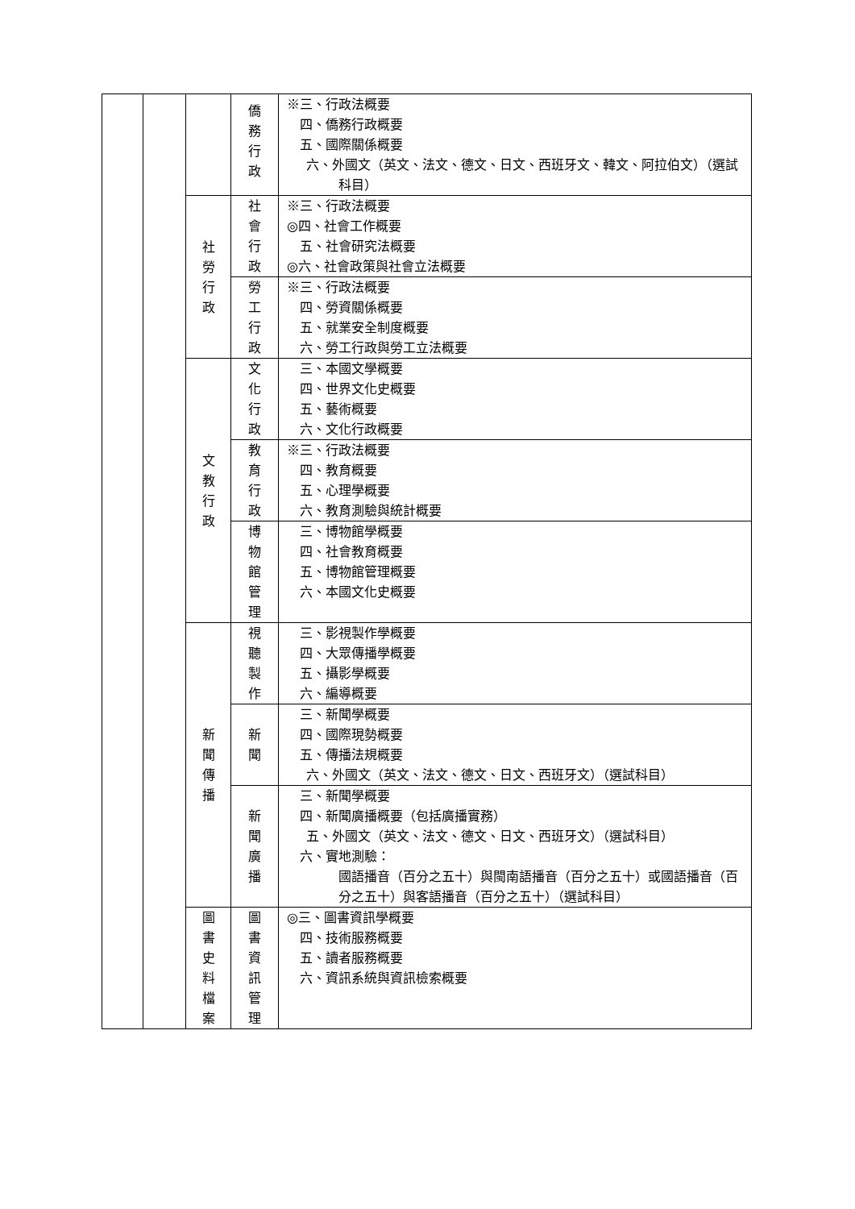| | | | 僑 務 行 政 | ※三、行政法概要 四、僑務行政概要 五、國際關係概要 六、外國文（英文、法文、德文、日文、西班牙文、韓文、阿拉伯文）（選試科目） |
| | | 社 勞 行 政 | 社 會 行 政 | ※三、行政法概要 ◎四、社會工作概要 五、社會研究法概要 ◎六、社會政策與社會立法概要 |
| | | | 勞 工 行 政 | ※三、行政法概要 四、勞資關係概要 五、就業安全制度概要 六、勞工行政與勞工立法概要 |
| | | 文 教 行 政 | 文 化 行 政 | 三、本國文學概要 四、世界文化史概要 五、藝術概要 六、文化行政概要 |
| | | | 教 育 行 政 | ※三、行政法概要 四、教育概要 五、心理學概要 六、教育測驗與統計概要 |
| | | | 博 物 館 管 理 | 三、博物館學概要 四、社會教育概要 五、博物館管理概要 六、本國文化史概要 |
| | | 新 聞 傳 播 | 視 聽 製 作 | 三、影視製作學概要 四、大眾傳播學概要 五、攝影學概要 六、編導概要 |
| | | | 新 聞 | 三、新聞學概要 四、國際現勢概要 五、傳播法規概要 六、外國文（英文、法文、德文、日文、西班牙文）（選試科目） |
| | | | 新 聞 廣 播 | 三、新聞學概要 四、新聞廣播概要（包括廣播實務） 五、外國文（英文、法文、德文、日文、西班牙文）（選試科目） 六、實地測驗： 國語播音（百分之五十）與閩南語播音（百分之五十）或國語播音（百分之五十）與客語播音（百分之五十）（選試科目） |
| | | 圖 書 史 料 檔 案 | 圖 書 資 訊 管 理 | ◎三、圖書資訊學概要 四、技術服務概要 五、讀者服務概要 六、資訊系統與資訊檢索概要 |